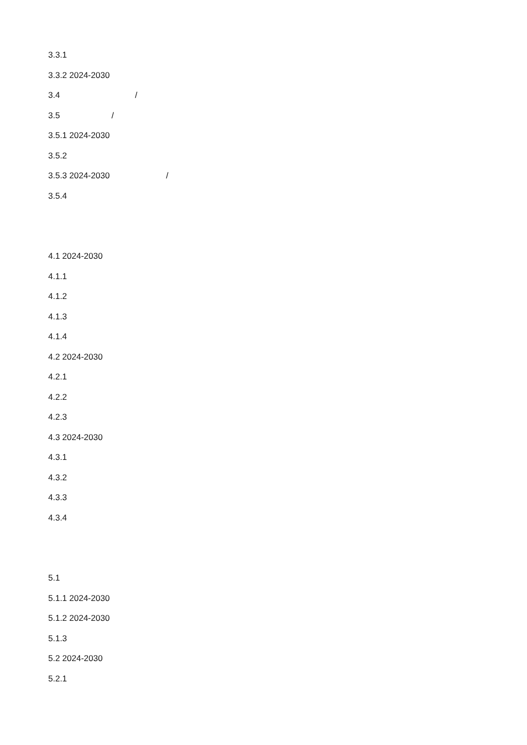3.3.1
3.3.2 2024-2030
3.4 /
3.5 /
3.5.1 2024-2030
3.5.2
3.5.3 2024-2030 /
3.5.4
4.1 2024-2030
4.1.1
4.1.2
4.1.3
4.1.4
4.2 2024-2030
4.2.1
4.2.2
4.2.3
4.3 2024-2030
4.3.1
4.3.2
4.3.3
4.3.4
5.1
5.1.1 2024-2030
5.1.2 2024-2030
5.1.3
5.2 2024-2030
5.2.1